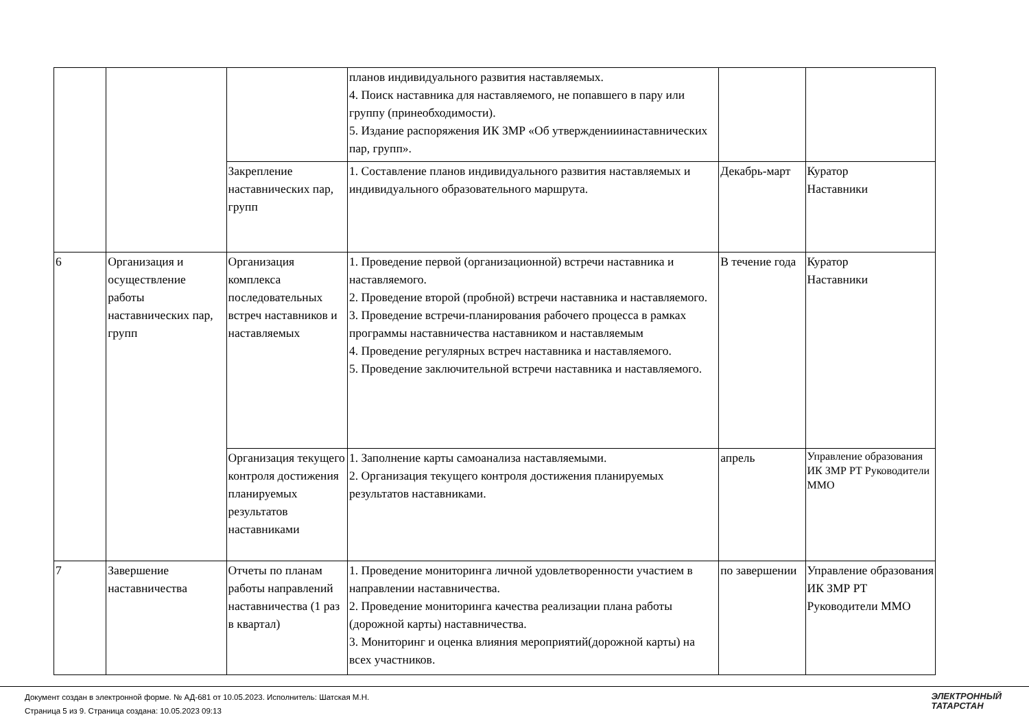| | | | планов индивидуального развития наставляемых. 4. Поиск наставника для наставляемого, не попавшего в пару или группу (принеобходимости). 5. Издание распоряжения ИК ЗМР «Об утвержденииинаставнических пар, групп». | | |
| | | Закрепление наставнических пар, групп | 1. Составление планов индивидуального развития наставляемых и индивидуального образовательного маршрута. | Декабрь-март | Куратор Наставники |
| 6 | Организация и осуществление работы наставнических пар, групп | Организация комплекса последовательных встреч наставников и наставляемых | 1. Проведение первой (организационной) встречи наставника и наставляемого. 2. Проведение второй (пробной) встречи наставника и наставляемого. 3. Проведение встречи-планирования рабочего процесса в рамках программы наставничества наставником и наставляемым 4. Проведение регулярных встреч наставника и наставляемого. 5. Проведение заключительной встречи наставника и наставляемого. | В течение года | Куратор Наставники |
| | | Организация текущего контроля достижения планируемых результатов наставниками | 1. Заполнение карты самоанализа наставляемыми. 2. Организация текущего контроля достижения планируемых результатов наставниками. | апрель | Управление образования ИК ЗМР РТ Руководители ММО |
| 7 | Завершение наставничества | Отчеты по планам работы направлений наставничества (1 раз в квартал) | 1. Проведение мониторинга личной удовлетворенности участием в направлении наставничества. 2. Проведение мониторинга качества реализации плана работы (дорожной карты) наставничества. 3. Мониторинг и оценка влияния мероприятий(дорожной карты) на всех участников. | по завершении | Управление образования ИК ЗМР РТ Руководители ММО |
Документ создан в электронной форме. № АД-681 от 10.05.2023. Исполнитель: Шатская М.Н.
Страница 5 из 9. Страница создана: 10.05.2023 09:13
ЭЛЕКТРОННЫЙ
ТАТАРСТАН